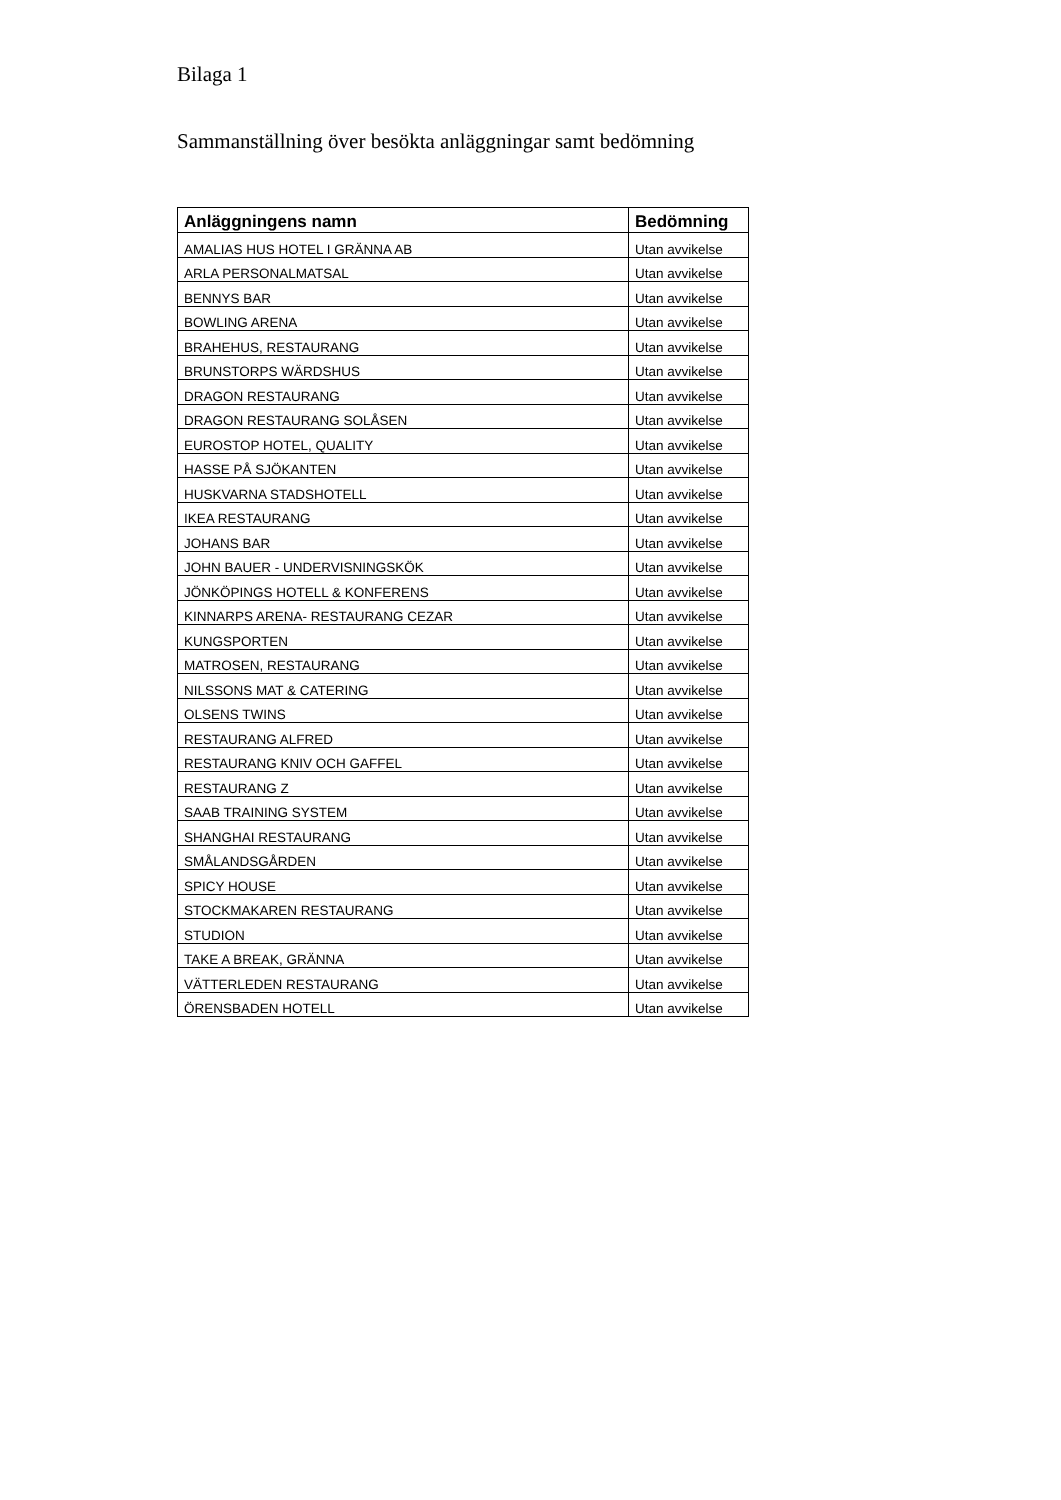Bilaga 1
Sammanställning över besökta anläggningar samt bedömning
| Anläggningens namn | Bedömning |
| --- | --- |
| AMALIAS HUS HOTEL I GRÄNNA AB | Utan avvikelse |
| ARLA PERSONALMATSAL | Utan avvikelse |
| BENNYS BAR | Utan avvikelse |
| BOWLING ARENA | Utan avvikelse |
| BRAHEHUS, RESTAURANG | Utan avvikelse |
| BRUNSTORPS WÄRDSHUS | Utan avvikelse |
| DRAGON RESTAURANG | Utan avvikelse |
| DRAGON RESTAURANG SOLÅSEN | Utan avvikelse |
| EUROSTOP HOTEL, QUALITY | Utan avvikelse |
| HASSE PÅ SJÖKANTEN | Utan avvikelse |
| HUSKVARNA STADSHOTELL | Utan avvikelse |
| IKEA RESTAURANG | Utan avvikelse |
| JOHANS BAR | Utan avvikelse |
| JOHN BAUER - UNDERVISNINGSKÖK | Utan avvikelse |
| JÖNKÖPINGS HOTELL & KONFERENS | Utan avvikelse |
| KINNARPS ARENA- RESTAURANG CEZAR | Utan avvikelse |
| KUNGSPORTEN | Utan avvikelse |
| MATROSEN, RESTAURANG | Utan avvikelse |
| NILSSONS MAT & CATERING | Utan avvikelse |
| OLSENS TWINS | Utan avvikelse |
| RESTAURANG ALFRED | Utan avvikelse |
| RESTAURANG KNIV OCH GAFFEL | Utan avvikelse |
| RESTAURANG Z | Utan avvikelse |
| SAAB TRAINING SYSTEM | Utan avvikelse |
| SHANGHAI RESTAURANG | Utan avvikelse |
| SMÅLANDSGÅRDEN | Utan avvikelse |
| SPICY HOUSE | Utan avvikelse |
| STOCKMAKAREN RESTAURANG | Utan avvikelse |
| STUDION | Utan avvikelse |
| TAKE A BREAK, GRÄNNA | Utan avvikelse |
| VÄTTERLEDEN RESTAURANG | Utan avvikelse |
| ÖRENSBADEN HOTELL | Utan avvikelse |